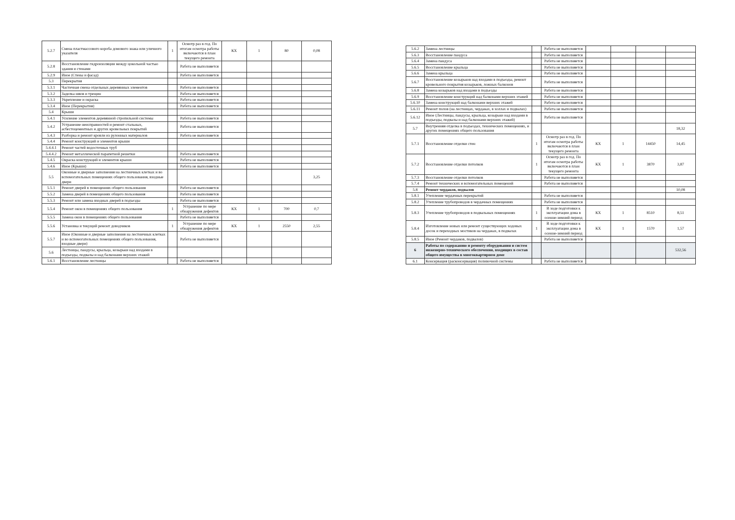| 5.2.7 | Смена пластмассового короба домового знака или уличного указателя | 1 | Осмотр раз в год. По итогам осмотра работы включаются в план текущего ремонта | КХ | 1 | 80 | 0,08 |
| 5.2.8 | Восстановление гидроизоляции между цокольной частью здания и стенами | | Работа не выполняется | | | | |
| 5.2.9 | Иное (Стены и фасад) | | Работа не выполняется | | | | |
| 5.3 | Перекрытия | | | | | | |
| 5.3.1 | Частичная смена отдельных деревянных элементов | | Работа не выполняется | | | | |
| 5.3.2 | Заделка швов и трещин | | Работа не выполняется | | | | |
| 5.3.3 | Укрепление и окраска | | Работа не выполняется | | | | |
| 5.3.4 | Иное (Перекрытия) | | Работа не выполняется | | | | |
| 5.4 | Крыши | | | | | | |
| 5.4.1 | Усиление элементов деревянной стропильной системы | | Работа не выполняется | | | | |
| 5.4.2 | Устранение неисправностей и ремонт стальных, асбестоцементных и других кровельных покрытий | | Работа не выполняется | | | | |
| 5.4.3 | Разборка и ремонт кровли из рулонных материалов | | Работа не выполняется | | | | |
| 5.4.4 | Ремонт конструкций и элементов крыши | | | | | | |
| 5.4.4.1 | Ремонт частей водосточных труб | | | | | | |
| 5.4.4.2 | Ремонт металлической парапетной решетки | | Работа не выполняется | | | | |
| 5.4.5 | Окраска конструкций и элементов крыши | | Работа не выполняется | | | | |
| 5.4.6 | Иное (Крыши) | | Работа не выполняется | | | | |
| 5.5 | Оконные и дверные заполнения на лестничных клетках и во вспомогательных помещениях общего пользования, входные двери | | | | | | 3,25 |
| 5.5.1 | Ремонт дверей в помещениях общего пользования | | Работа не выполняется | | | | |
| 5.5.2 | Замена дверей в помещениях общего пользования | | Работа не выполняется | | | | |
| 5.5.3 | Ремонт или замена входных дверей в подъезды | | Работа не выполняется | | | | |
| 5.5.4 | Ремонт окон в помещениях общего пользования | 1 | Устранение по мере обнаружения дефектов | КХ | 1 | 700 | 0,7 |
| 5.5.5 | Замена окон в помещениях общего пользования | | Работа не выполняется | | | | |
| 5.5.6 | Установка и текущий ремонт доводчиков | 1 | Устранение по мере обнаружения дефектов | КХ | 1 | 2550 | 2,55 |
| 5.5.7 | Иное (Оконные и дверные заполнения на лестничных клетках и во вспомогательных помещениях общего пользования, входные двери) | | Работа не выполняется | | | | |
| 5.6 | Лестницы, пандусы, крыльца, козырьки над входами в подъезды, подвалы и над балконами верхних этажей | | | | | | |
| 5.6.1 | Восстановление лестницы | | Работа не выполняется | | | | |
| 5.6.2 | Замена лестницы | | Работа не выполняется | | | | |
| 5.6.3 | Восстановление пандуса | | Работа не выполняется | | | | |
| 5.6.4 | Замена пандуса | | Работа не выполняется | | | | |
| 5.6.5 | Восстановление крыльца | | Работа не выполняется | | | | |
| 5.6.6 | Замена крыльца | | Работа не выполняется | | | | |
| 5.6.7 | Восстановление козырьков над входами в подъезды, ремонт кровельного покрытия козырьков, ложных балконов | | Работа не выполняется | | | | |
| 5.6.8 | Замена козырьков над входами в подъезды | | Работа не выполняется | | | | |
| 5.6.9 | Восстановление конструкций над балконами верхних этажей | | Работа не выполняется | | | | |
| 5.6.10 | Замена конструкций над балконами верхних этажей | | Работа не выполняется | | | | |
| 5.6.11 | Ремонт полов (на лестницах, чердаках, в холлах и подвалах) | | Работа не выполняется | | | | |
| 5.6.12 | Иное (Лестницы, пандусы, крыльца, козырьки над входами в подъезды, подвалы и над балконами верхних этажей) | | Работа не выполняется | | | | |
| 5.7 | Внутренняя отделка в подъездах, технических помещениях, и других помещениях общего пользования | | | | | | 18,32 |
| 5.7.1 | Восстановление отделки стен | 1 | Осмотр раз в год. По итогам осмотра работы включаются в план текущего ремонта | КХ | 1 | 14450 | 14,45 |
| 5.7.2 | Восстановление отделки потолков | 1 | Осмотр раз в год. По итогам осмотра работы включаются в план текущего ремонта | КХ | 1 | 3870 | 3,87 |
| 5.7.3 | Восстановление отделки потолков | | Работа не выполняется | | | | |
| 5.7.4 | Ремонт технических и вспомогательных помещений | | Работа не выполняется | | | | |
| 5.8 | Ремонт чердаков, подвалов | | | | | | 10,08 |
| 5.8.1 | Утепление чердачных перекрытий | | Работа не выполняется | | | | |
| 5.8.2 | Утепление трубопроводов в чердачных помещениях | | Работа не выполняется | | | | |
| 5.8.3 | Утепление трубопроводов в подвальных помещениях | 1 | В ходе подготовки к эксплуатации дома в осенне-зимний период | КХ | 1 | 8510 | 8,51 |
| 5.8.4 | Изготовление новых или ремонт существующих ходовых досок и переходных мостиков на чердаках, в подвалах | 1 | В ходе подготовки к эксплуатации дома в осенне-зимний период | КХ | 1 | 1570 | 1,57 |
| 5.8.5 | Иное (Ремонт чердаков, подвалов) | | Работа не выполняется | | | | |
| 6 | Работы по содержанию и ремонту оборудования и систем инженерно-технического обеспечения, входящих в состав общего имущества в многоквартирном доме | | | | | | 532,56 |
| 6.1 | Консервация (расконсервация) поливочной системы | | Работа не выполняется | | | | |